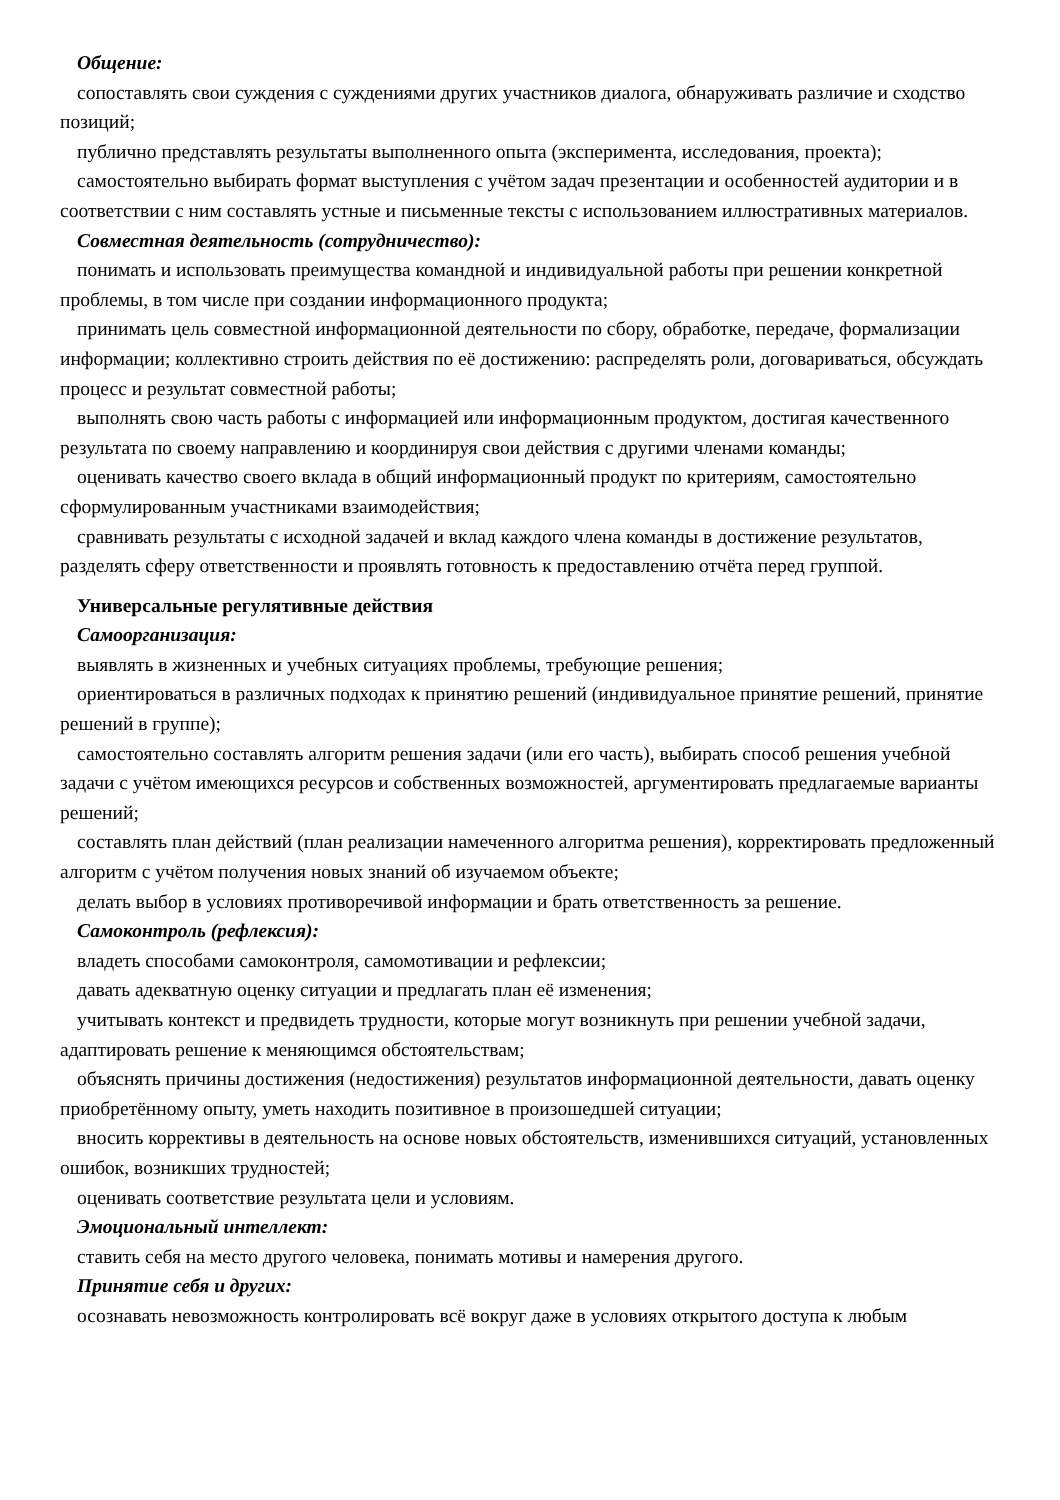Общение:
сопоставлять свои суждения с суждениями других участников диалога, обнаруживать различие и сходство позиций;
публично представлять результаты выполненного опыта (эксперимента, исследования, проекта);
самостоятельно выбирать формат выступления с учётом задач презентации и особенностей аудитории и в соответствии с ним составлять устные и письменные тексты с использованием иллюстративных материалов.
Совместная деятельность (сотрудничество):
понимать и использовать преимущества командной и индивидуальной работы при решении конкретной проблемы, в том числе при создании информационного продукта;
принимать цель совместной информационной деятельности по сбору, обработке, передаче, формализации информации; коллективно строить действия по её достижению: распределять роли, договариваться, обсуждать процесс и результат совместной работы;
выполнять свою часть работы с информацией или информационным продуктом, достигая качественного результата по своему направлению и координируя свои действия с другими членами команды;
оценивать качество своего вклада в общий информационный продукт по критериям, самостоятельно сформулированным участниками взаимодействия;
сравнивать результаты с исходной задачей и вклад каждого члена команды в достижение результатов, разделять сферу ответственности и проявлять готовность к предоставлению отчёта перед группой.
Универсальные регулятивные действия
Самоорганизация:
выявлять в жизненных и учебных ситуациях проблемы, требующие решения;
ориентироваться в различных подходах к принятию решений (индивидуальное принятие решений, принятие решений в группе);
самостоятельно составлять алгоритм решения задачи (или его часть), выбирать способ решения учебной задачи с учётом имеющихся ресурсов и собственных возможностей, аргументировать предлагаемые варианты решений;
составлять план действий (план реализации намеченного алгоритма решения), корректировать предложенный алгоритм с учётом получения новых знаний об изучаемом объекте;
делать выбор в условиях противоречивой информации и брать ответственность за решение.
Самоконтроль (рефлексия):
владеть способами самоконтроля, самомотивации и рефлексии;
давать адекватную оценку ситуации и предлагать план её изменения;
учитывать контекст и предвидеть трудности, которые могут возникнуть при решении учебной задачи, адаптировать решение к меняющимся обстоятельствам;
объяснять причины достижения (недостижения) результатов информационной деятельности, давать оценку приобретённому опыту, уметь находить позитивное в произошедшей ситуации;
вносить коррективы в деятельность на основе новых обстоятельств, изменившихся ситуаций, установленных ошибок, возникших трудностей;
оценивать соответствие результата цели и условиям.
Эмоциональный интеллект:
ставить себя на место другого человека, понимать мотивы и намерения другого.
Принятие себя и других:
осознавать невозможность контролировать всё вокруг даже в условиях открытого доступа к любым